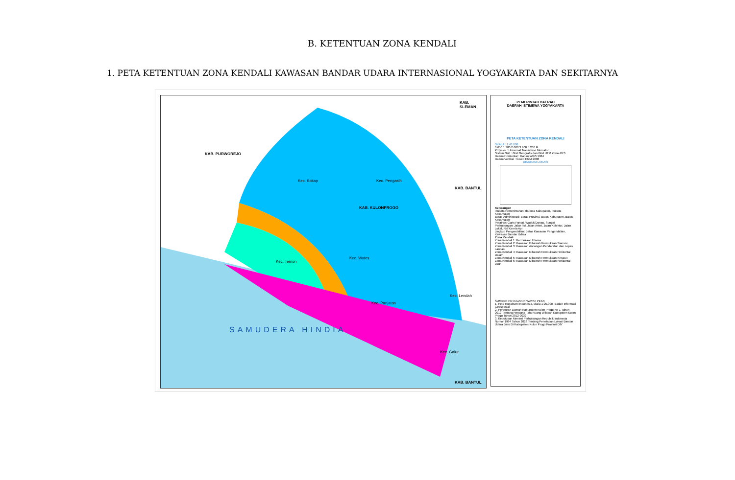B. KETENTUAN ZONA KENDALI
1. PETA KETENTUAN ZONA KENDALI KAWASAN BANDAR UDARA INTERNASIONAL YOGYAKARTA DAN SEKITARNYA
KAB. PURWOREJO
KAB. KULONPROGO
KAB. BANTUL
KAB. SLEMAN
KAB. BANTUL
Kec. Kokap Kec. Pengasih
Kec. Temon
Kec. Wates
Kec. Panjatan
Kec. Lendah
Kec. Galur
SAMUDERA HINDIA
PEMERINTAH DAERAH
DAERAH ISTIMEWA YOGYAKARTA
PETA KETENTUAN ZONA KENDALI
SKALA : 1:43.000
0 650 1.300 2.600 3.900 5.200 M
Proyeksi : Universal Transverse Mercator
Sistem Grid : Grid Geografis dan Grid UTM Zona 49 S
Datum Horizontal : Datum WGS 1984
Datum Vertikal : Geoid EGM 2008
DIAGRAM LOKASI
Keterangan
Ibukota Pemerintahan: Ibukota Kabupaten, Ibukota Kecamatan
Batas Administrasi: Batas Provinsi, Batas Kabupaten, Batas Kecamatan
Perairan: Garis Pantai, Waduk/Danau, Sungai
Perhubungan: Jalan Tol, Jalan Arteri, Jalan Kolektor, Jalan Lokal, Rel Kereta Api
Lingkup Pengendalian: Batas Kawasan Pengendalian, Kawasan Bandar Udara
Zona Kendali
Zona Kendali 1: Permukaan Utama
Zona Kendali 2: Kawasan Dibawah Permukaan Transisi
Zona Kendali 3: Kawasan Ancangan Pendaratan dan Lepas Landas
Zona Kendali 4: Kawasan Dibawah Permukaan Horizontal Dalam
Zona Kendali 5: Kawasan Dibawah Permukaan Kerucut
Zona Kendali 6: Kawasan Dibawah Permukaan Horizontal Luar
SUMBER PETA DAN RIWAYAT PETA:
1. Peta Rupabumi Indonesia, skala 1:25.000, Badan Informasi Geospasial
2. Peraturan Daerah Kabupaten Kulon Progo No 1 Tahun 2012 Tentang Rencana Tata Ruang Wilayah Kabupaten Kulon Progo Tahun 2012-2032
3. Keputusan Menteri Perhubungan Republik Indonesia Nomor 1994 Tahun 2018 Tentang Penetapan Lokasi Bandar Udara Baru Di Kabupaten Kulon Progo Provinsi DIY